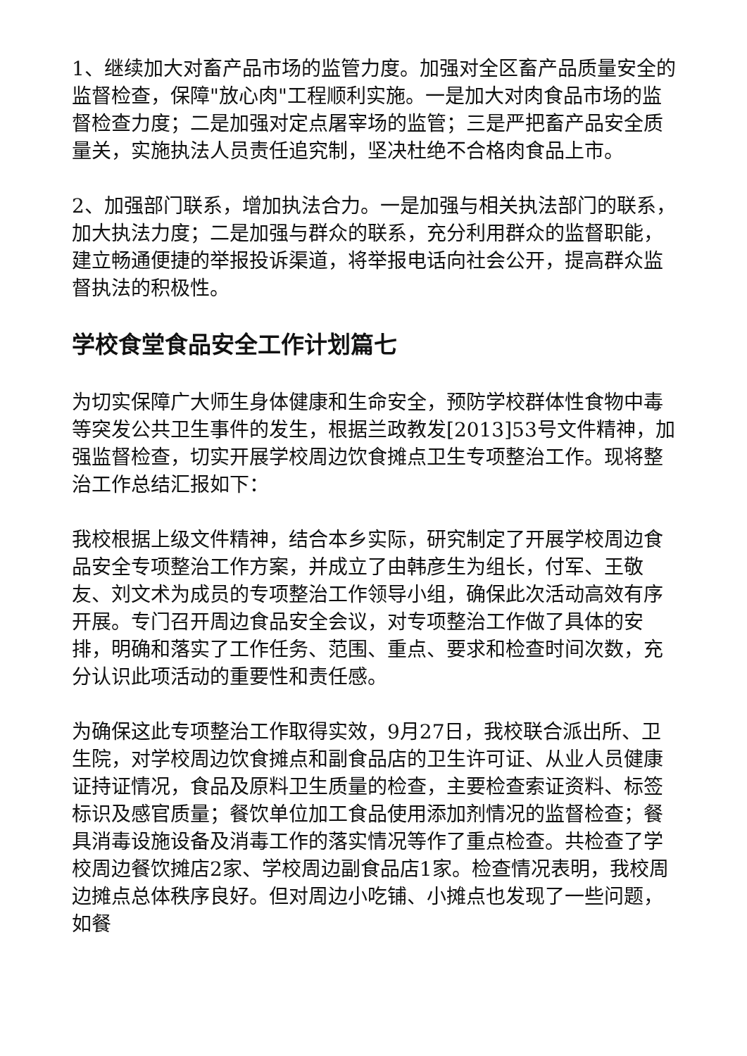1、继续加大对畜产品市场的监管力度。加强对全区畜产品质量安全的监督检查，保障"放心肉"工程顺利实施。一是加大对肉食品市场的监督检查力度；二是加强对定点屠宰场的监管；三是严把畜产品安全质量关，实施执法人员责任追究制，坚决杜绝不合格肉食品上市。
2、加强部门联系，增加执法合力。一是加强与相关执法部门的联系，加大执法力度；二是加强与群众的联系，充分利用群众的监督职能，建立畅通便捷的举报投诉渠道，将举报电话向社会公开，提高群众监督执法的积极性。
学校食堂食品安全工作计划篇七
为切实保障广大师生身体健康和生命安全，预防学校群体性食物中毒等突发公共卫生事件的发生，根据兰政教发[2013]53号文件精神，加强监督检查，切实开展学校周边饮食摊点卫生专项整治工作。现将整治工作总结汇报如下：
我校根据上级文件精神，结合本乡实际，研究制定了开展学校周边食品安全专项整治工作方案，并成立了由韩彦生为组长，付军、王敬友、刘文术为成员的专项整治工作领导小组，确保此次活动高效有序开展。专门召开周边食品安全会议，对专项整治工作做了具体的安排，明确和落实了工作任务、范围、重点、要求和检查时间次数，充分认识此项活动的重要性和责任感。
为确保这此专项整治工作取得实效，9月27日，我校联合派出所、卫生院，对学校周边饮食摊点和副食品店的卫生许可证、从业人员健康证持证情况，食品及原料卫生质量的检查，主要检查索证资料、标签标识及感官质量；餐饮单位加工食品使用添加剂情况的监督检查；餐具消毒设施设备及消毒工作的落实情况等作了重点检查。共检查了学校周边餐饮摊店2家、学校周边副食品店1家。检查情况表明，我校周边摊点总体秩序良好。但对周边小吃铺、小摊点也发现了一些问题，如餐